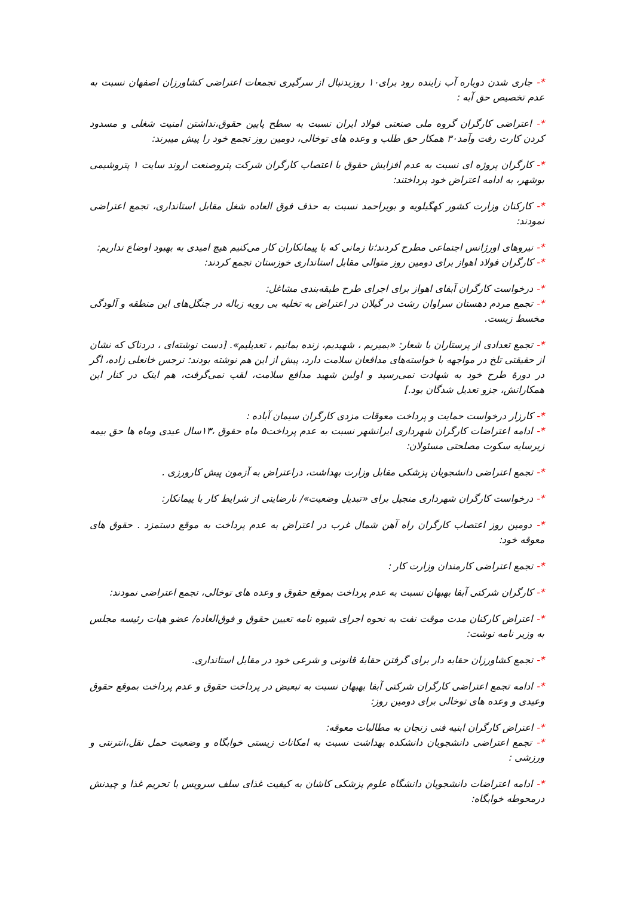*- جاری شدن دوباره آب زاینده رود برای۱۰ روزبدنبال از سرگیری تجمعات اعتراضی کشاورزان اصفهان نسبت به عدم تخصیص حق آبه :
*- اعتراضی کارگران گروه ملی صنعتی فولاد ایران نسبت به سطح پایین حقوق،نداشتن امنیت شغلی و مسدود کردن کارت رفت وآمد۳۰ همکار حق طلب و وعده های توخالی، دومین روز تجمع خود را پیش میبرند:
*- کارگران پروژه ای نسبت به عدم افزایش حقوق با اعتصاب کارگران شرکت پتروصنعت اروند سایت ۱ پتروشیمی بوشهر، به ادامه اعتراض خود پرداختند:
*- کارکنان وزارت کشور کهگیلویه و بویراحمد نسبت به حذف فوق العاده شغل مقابل استانداری، تجمع اعتراضی نمودند:
*- نیروهای اورژانس اجتماعی مطرح کردند؛تا زمانی که با پیمانکاران کار می‌کنیم هیچ امیدی به بهبود اوضاع نداریم:
*- کارگران فولاد اهواز برای دومین روز متوالی مقابل استانداری خوزستان تجمع کردند:
*- درخواست کارگران آبفای اهواز برای اجرای طرح طبقه‌بندی مشاغل:
*- تجمع مردم دهستان سراوان رشت در گیلان در اعتراض به تخلیه بی رویه زباله در جنگل‌های این منطقه و آلودگی مخسط زیست.
*- تجمع تعدادی از پرستاران با شعار: «بمیریم ، شهیدیم، زنده بمانیم ، تعدیلیم». [دست نوشته‌ای ، دردناک که نشان از حقیقتی تلخ در مواجهه با خواسته‌های مدافعان سلامت دارد، پیش از این هم نوشته بودند: نرجس خانعلی زاده، اگر در دورهٔ طرح خود به شهادت نمی‌رسید و اولین شهید مدافع سلامت، لقب نمی‌گرفت، هم اینک در کنار این همکارانش، جزو تعدیل شدگان بود.]
*- کارزار درخواست حمایت و پرداخت معوقات مزدی کارگران سیمان آباده :
*- ادامه اعتراضات کارگران شهرداری ایرانشهر نسبت به عدم پرداخت۵ ماه حقوق ،۱۳سال عیدی وماه ها حق بیمه زیرسایه سکوت مصلحتی مسئولان:
*- تجمع اعتراضی دانشجویان پزشکی مقابل وزارت بهداشت، دراعتراض به آزمون پیش کارورزی .
*- درخواست کارگران شهرداری منجیل برای «تبدیل وضعیت»/ نارضایتی از شرایط کار با پیمانکار:
*- دومین روز اعتصاب کارگران راه آهن شمال غرب در اعتراض به عدم پرداخت به موقع دستمزد . حقوق های معوقه خود:
*- تجمع اعتراضی کارمندان وزارت کار :
*- کارگران شرکتی آبفا بهبهان نسبت به عدم پرداخت بموقع حقوق و وعده های توخالی، تجمع اعتراضی نمودند:
*- اعتراض کارکنان مدت موقت نفت به نحوه اجرای شیوه نامه تعیین حقوق و فوق‌العاده/ عضو هیات رئیسه مجلس به وزیر نامه نوشت:
*- تجمع کشاورزان حقابه دار برای گرفتن حقابهٔ قانونی و شرعی خود در مقابل استانداری.
*- ادامه تجمع اعتراضی کارگران شرکتی آبفا بهبهان نسبت به تبعیض در پرداخت حقوق و عدم پرداخت بموقع حقوق وعیدی و وعده های توخالی برای دومین روز:
*- اعتراض کارگران ابنیه فنی زنجان به مطالبات معوقه:
*- تجمع اعتراضی دانشجویان دانشکده بهداشت نسبت به امکانات زیستی خوابگاه و وضعیت حمل نقل،انترنتی و ورزشی :
*- ادامه اعتراضات دانشجویان دانشگاه علوم پزشکی کاشان به کیفیت غذای سلف سرویس با تحریم غذا و چیدنش درمحوطه خوابگاه: